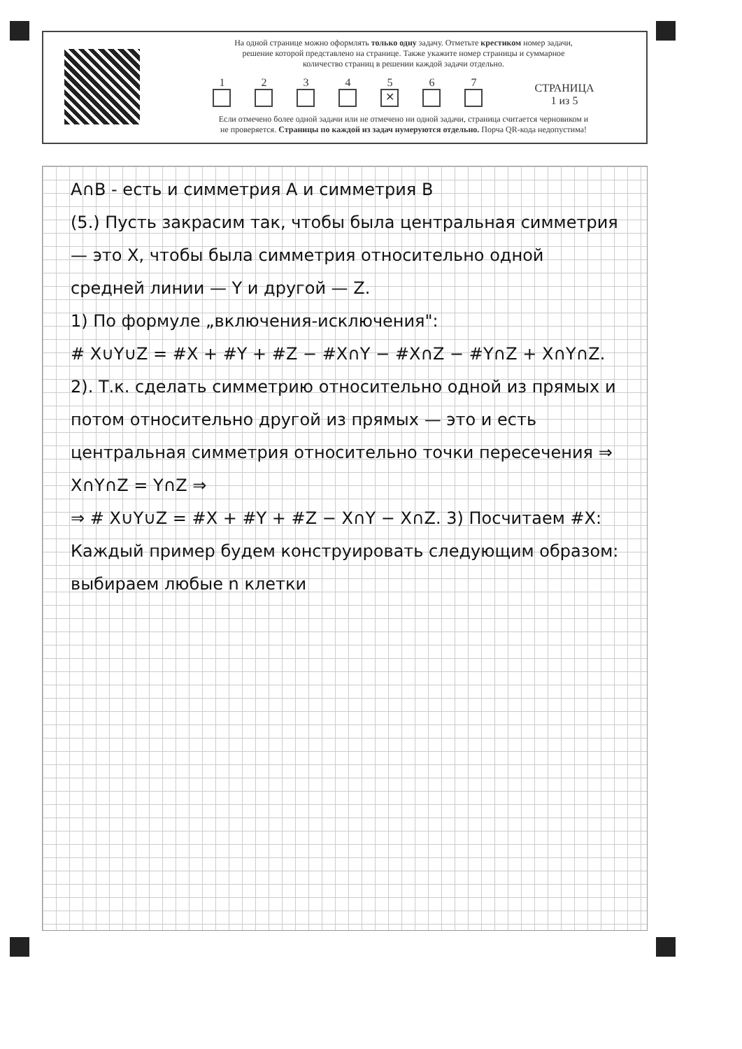На одной странице можно оформлять только одну задачу. Отметьте крестиком номер задачи,
решение которой представлено на странице. Также укажите номер страницы и суммарное
количество страниц в решении каждой задачи отдельно.
1
2
3
4
5
✕
6
7
СТРАНИЦА
1 из 5
Если отмечено более одной задачи или не отмечено ни одной задачи, страница считается черновиком и
не проверяется. Страницы по каждой из задач нумеруются отдельно. Порча QR-кода недопустима!
A∩B - есть и симметрия A и симметрия B
(5.) Пусть закрасим так, чтобы была центральная симметрия — это X, чтобы была симметрия относительно одной средней линии — Y и другой — Z.
1) По формуле „включения-исключения":
# X∪Y∪Z = #X + #Y + #Z − #X∩Y − #X∩Z − #Y∩Z + X∩Y∩Z.
2). Т.к. сделать симметрию относительно одной из прямых и потом относительно другой из прямых — это и есть центральная симметрия относительно точки пересечения ⇒ X∩Y∩Z = Y∩Z ⇒
⇒ # X∪Y∪Z = #X + #Y + #Z − X∩Y − X∩Z. 3) Посчитаем #X:
Каждый пример будем конструировать следующим образом: выбираем любые n клетки